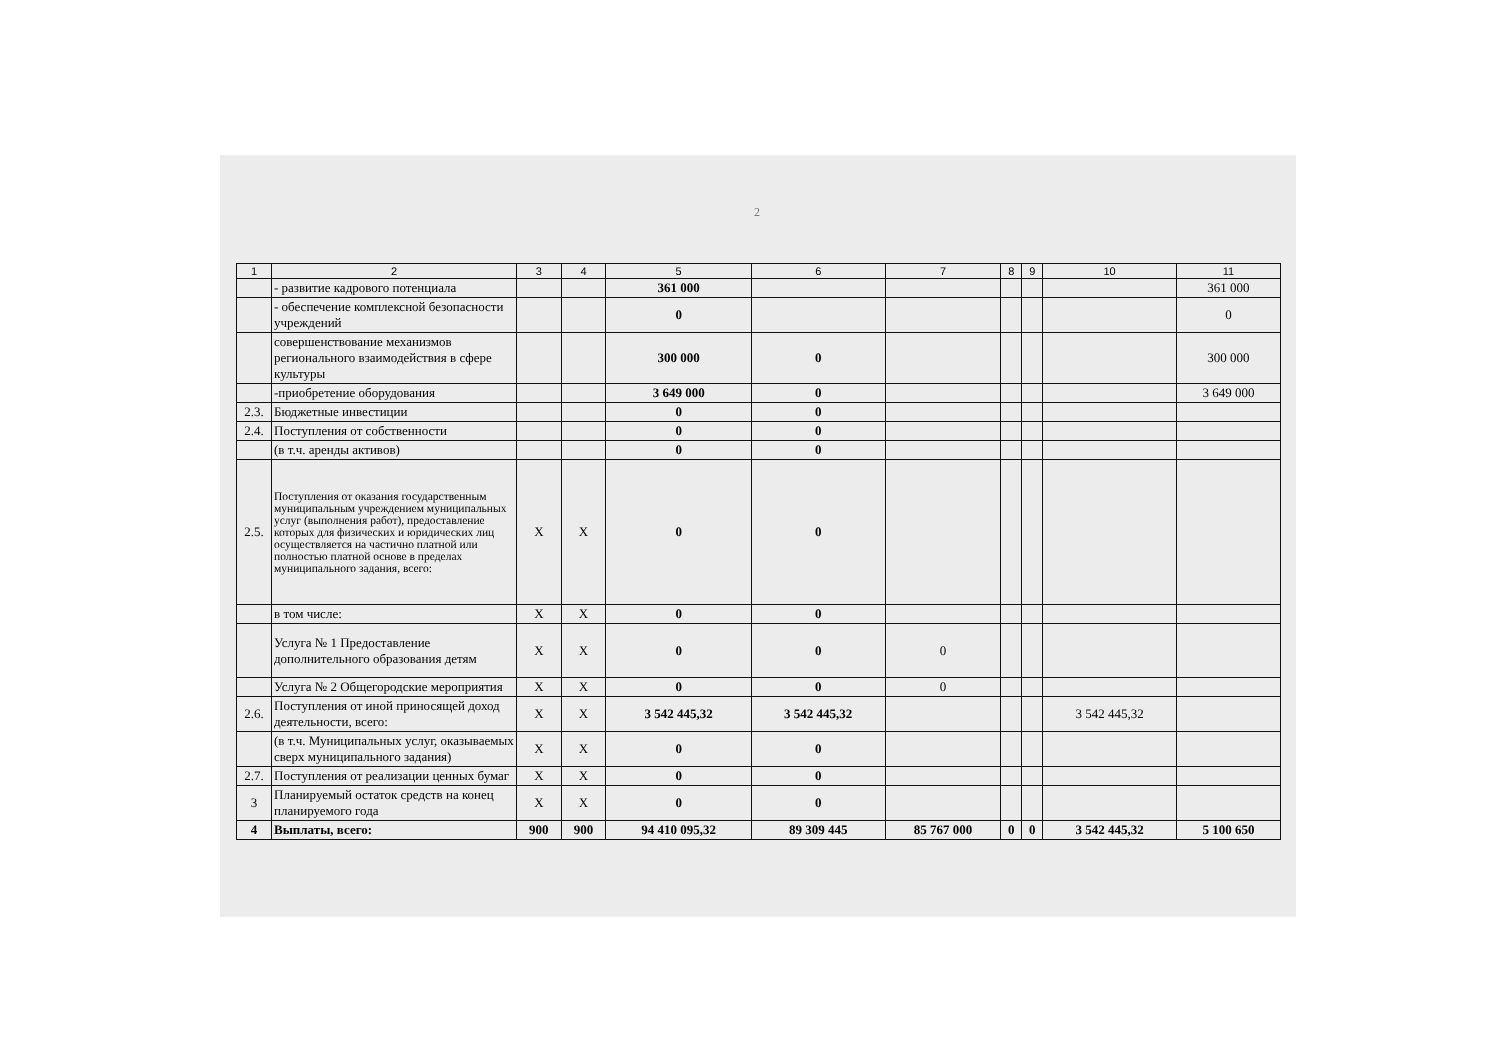2
| 1 | 2 | 3 | 4 | 5 | 6 | 7 | 8 | 9 | 10 | 11 |
| --- | --- | --- | --- | --- | --- | --- | --- | --- | --- | --- |
| | - развитие кадрового потенциала | | | 361 000 | | | | | | 361 000 |
| | - обеспечение комплексной безопасности учреждений | | | 0 | | | | | | 0 |
| | совершенствование механизмов регионального взаимодействия в сфере культуры | | | 300 000 | 0 | | | | | 300 000 |
| | -приобретение оборудования | | | 3 649 000 | 0 | | | | | 3 649 000 |
| 2.3. | Бюджетные инвестиции | | | 0 | 0 | | | | | |
| 2.4. | Поступления от собственности | | | 0 | 0 | | | | | |
| | (в т.ч. аренды активов) | | | 0 | 0 | | | | | |
| 2.5. | Поступления от оказания государственным муниципальным учреждением муниципальных услуг (выполнения работ), предоставление которых для физических и юридических лиц осуществляется на частично платной или полностью платной основе в пределах муниципального задания, всего: | X | X | 0 | 0 | | | | | |
| | в том числе: | X | X | 0 | 0 | | | | | |
| | Услуга № 1 Предоставление дополнительного образования детям | X | X | 0 | 0 | 0 | | | | |
| | Услуга № 2 Общегородские мероприятия | X | X | 0 | 0 | 0 | | | | |
| 2.6. | Поступления от иной приносящей доход деятельности, всего: | X | X | 3 542 445,32 | 3 542 445,32 | | | | 3 542 445,32 | |
| | (в т.ч. Муниципальных услуг, оказываемых сверх муниципального задания) | X | X | 0 | 0 | | | | | |
| 2.7. | Поступления от реализации ценных бумаг | X | X | 0 | 0 | | | | | |
| 3 | Планируемый остаток средств на конец планируемого года | X | X | 0 | 0 | | | | | |
| 4 | Выплаты, всего: | 900 | 900 | 94 410 095,32 | 89 309 445 | 85 767 000 | 0 | 0 | 3 542 445,32 | 5 100 650 |